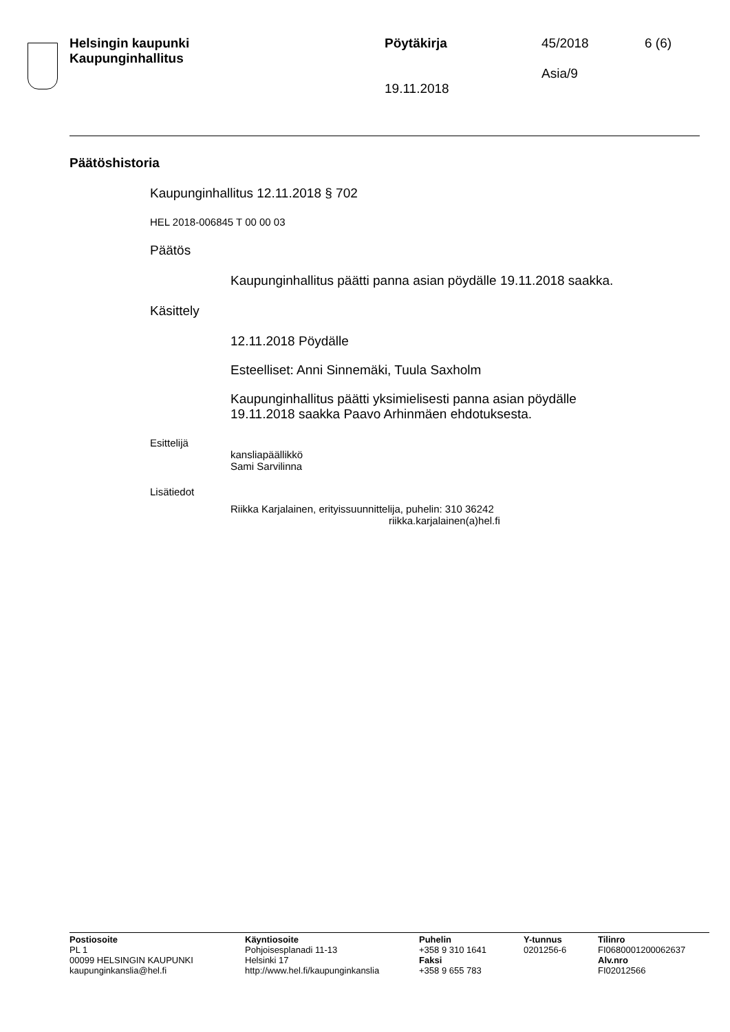Helsingin kaupunki
Kaupunginhallitus
Pöytäkirja
19.11.2018
45/2018
Asia/9
6 (6)
Päätöshistoria
Kaupunginhallitus 12.11.2018 § 702
HEL 2018-006845 T 00 00 03
Päätös
Kaupunginhallitus päätti panna asian pöydälle 19.11.2018 saakka.
Käsittely
12.11.2018 Pöydälle
Esteelliset: Anni Sinnemäki, Tuula Saxholm
Kaupunginhallitus päätti yksimielisesti panna asian pöydälle
19.11.2018 saakka Paavo Arhinmäen ehdotuksesta.
Esittelijä
kansliapäällikkö
Sami Sarvilinna
Lisätiedot
Riikka Karjalainen, erityissuunnittelija, puhelin: 310 36242
riikka.karjalainen(a)hel.fi
Postiosoite
PL 1
00099 HELSINGIN KAUPUNKI
kaupunginkanslia@hel.fi
Käyntiosoite
Pohjoisesplanadi 11-13
Helsinki 17
http://www.hel.fi/kaupunginkanslia
Puhelin
+358 9 310 1641
Faksi
+358 9 655 783
Y-tunnus
0201256-6
Tilinro
FI0680001200062637
Alv.nro
FI02012566